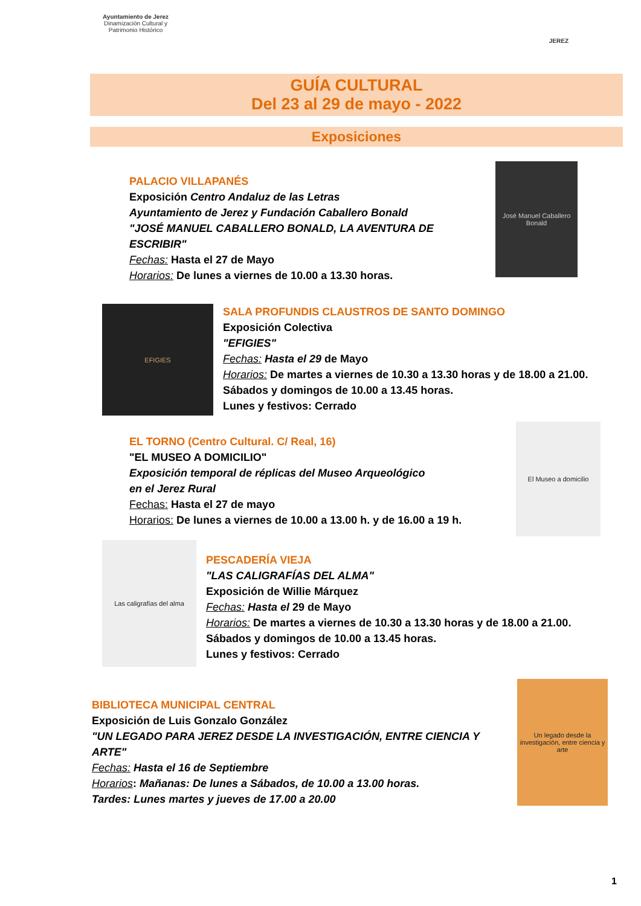Ayuntamiento de Jerez
Dinamización Cultural y
Patrimonio Histórico
JEREZ
GUÍA CULTURAL
Del 23 al 29 de mayo - 2022
Exposiciones
PALACIO VILLAPANÉS
Exposición Centro Andaluz de las Letras
Ayuntamiento de Jerez y Fundación Caballero Bonald
"JOSÉ MANUEL CABALLERO BONALD, LA AVENTURA DE ESCRIBIR"
Fechas: Hasta el 27 de Mayo
Horarios: De lunes a viernes de 10.00 a 13.30 horas.
José Manuel Caballero Bonald
EFIGIES
SALA PROFUNDIS CLAUSTROS DE SANTO DOMINGO
Exposición Colectiva
"EFIGIES"
Fechas: Hasta el 29 de Mayo
Horarios: De martes a viernes de 10.30 a 13.30 horas y de 18.00 a 21.00.
Sábados y domingos de 10.00 a 13.45 horas.
Lunes y festivos: Cerrado
EL TORNO (Centro Cultural. C/ Real, 16)
"EL MUSEO A DOMICILIO"
Exposición temporal de réplicas del Museo Arqueológico
en el Jerez Rural
Fechas: Hasta el 27 de mayo
Horarios: De lunes a viernes de 10.00 a 13.00 h. y de 16.00 a 19 h.
El Museo a domicilio
Las caligrafías del alma
PESCADERÍA VIEJA
"LAS CALIGRAFÍAS DEL ALMA"
Exposición de Willie Márquez
Fechas: Hasta el 29 de Mayo
Horarios: De martes a viernes de 10.30 a 13.30 horas y de 18.00 a 21.00.
Sábados y domingos de 10.00 a 13.45 horas.
Lunes y festivos: Cerrado
BIBLIOTECA MUNICIPAL CENTRAL
Exposición de Luis Gonzalo González
"UN LEGADO PARA JEREZ DESDE LA INVESTIGACIÓN, ENTRE CIENCIA Y ARTE"
Fechas: Hasta el 16 de Septiembre
Horarios: Mañanas: De lunes a Sábados, de 10.00 a 13.00 horas.
Tardes: Lunes martes y jueves de 17.00 a 20.00
Un legado desde la investigación, entre ciencia y arte
1